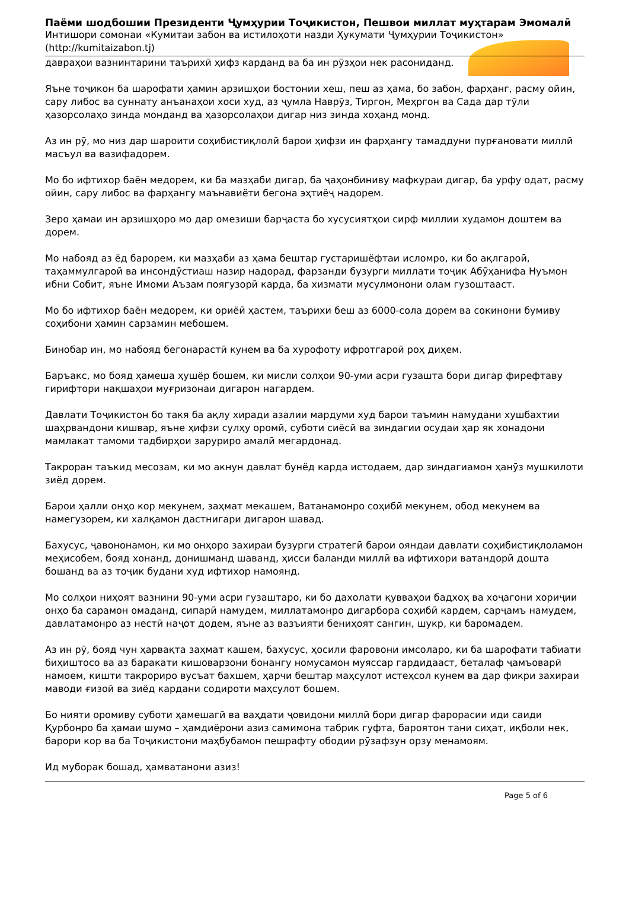Паёми шодбошии Президенти Ҷумҳурии Тоҷикистон, Пешвои миллат муҳтарам Эмомалӣ
Интишори сомонаи «Кумитаи забон ва истилоҳоти назди Ҳукумати Ҷумҳурии Тоҷикистон» (http://kumitaizabon.tj)
давраҳои вазнинтарини таърихӣ ҳифз карданд ва ба ин рӯзҳои нек расониданд.
Яъне тоҷикон ба шарофати ҳамин арзишҳои бостонии хеш, пеш аз ҳама, бо забон, фарҳанг, расму ойин, сару либос ва суннату анъанаҳои хоси худ, аз ҷумла Наврӯз, Тиргон, Меҳргон ва Сада дар тӯли ҳазорсолаҳо зинда монданд ва ҳазорсолаҳои дигар низ зинда хоҳанд монд.
Аз ин рӯ, мо низ дар шароити соҳибистиқлолӣ барои ҳифзи ин фарҳангу тамаддуни пурғановати миллӣ масъул ва вазифадорем.
Мо бо ифтихор баён медорем, ки ба мазҳаби дигар, ба ҷаҳонбиниву мафкураи дигар, ба урфу одат, расму ойин, сару либос ва фарҳангу маънавиёти бегона эҳтиёҷ надорем.
Зеро ҳамаи ин арзишҳоро мо дар омезиши барҷаста бо хусусиятҳои сирф миллии худамон доштем ва дорем.
Мо набояд аз ёд барорем, ки мазҳаби аз ҳама бештар густаришёфтаи исломро, ки бо ақлгароӣ, таҳаммулгароӣ ва инсондӯстиаш назир надорад, фарзанди бузурги миллати тоҷик Абӯҳанифа Нуъмон ибни Собит, яъне Имоми Аъзам поягузорӣ карда, ба хизмати мусулмонони олам гузоштааст.
Мо бо ифтихор баён медорем, ки ориёӣ ҳастем, таърихи беш аз 6000-сола дорем ва сокинони бумиву соҳибони ҳамин сарзамин мебошем.
Бинобар ин, мо набояд бегонарастӣ кунем ва ба хурофоту ифротгароӣ роҳ диҳем.
Баръакс, мо бояд ҳамеша ҳушёр бошем, ки мисли солҳои 90-уми асри гузашта бори дигар фирефтаву гирифтори нақшаҳои муғризонаи дигарон нагардем.
Давлати Тоҷикистон бо такя ба ақлу хиради азалии мардуми худ барои таъмин намудани хушбахтии шаҳрвандони кишвар, яъне ҳифзи сулҳу оромӣ, суботи сиёсӣ ва зиндагии осудаи ҳар як хонадони мамлакат тамоми тадбирҳои зарурирo амалӣ мегардонад.
Такроран таъкид месозам, ки мо акнун давлат бунёд карда истодаем, дар зиндагиамон ҳанӯз мушкилоти зиёд дорем.
Барои ҳалли онҳо кор мекунем, заҳмат мекашем, Ватанамонро соҳибӣ мекунем, обод мекунем ва намегузорем, ки халқамон дастнигари дигарон шавад.
Бахусус, ҷавононамон, ки мо онҳоро захираи бузурги стратегӣ барои ояндаи давлати соҳибистиқлоламон меҳисобем, бояд хонанд, донишманд шаванд, ҳисси баланди миллӣ ва ифтихори ватандорӣ дошта бошанд ва аз тоҷик будани худ ифтихор намоянд.
Мо солҳои ниҳоят вазнини 90-уми асри гузаштаро, ки бо дахолати қувваҳои бадхоҳ ва хоҷагони хориҷии онҳо ба сарамон омаданд, сипарӣ намудем, миллатамонро дигарбора соҳибӣ кардем, сарҷамъ намудем, давлатамонро аз нестӣ наҷот додем, яъне аз вазъияти бениҳоят сангин, шукр, ки баромадем.
Аз ин рӯ, бояд чун ҳарвақта заҳмат кашем, бахусус, ҳосили фаровони имсоларо, ки ба шарофати табиати биҳиштосо ва аз баракати кишоварзони бонангу номусамон муяссар гардидааст, беталаф ҷамъоварӣ намоем, кишти такрорирo вусъат бахшем, ҳарчи бештар маҳсулот истеҳсол кунем ва дар фикри захираи маводи ғизоӣ ва зиёд кардани содироти маҳсулот бошем.
Бо нияти оромиву суботи ҳамешагӣ ва ваҳдати ҷовидони миллӣ бори дигар фарорасии иди саиди Қурбонро ба ҳамаи шумо – ҳамдиёрони азиз самимона табрик гуфта, бароятон тани сиҳат, иқболи нек, барори кор ва ба Тоҷикистони маҳбубамон пешрафту ободии рӯзафзун орзу менамоям.
Ид муборак бошад, ҳамватанони азиз!
Page 5 of 6